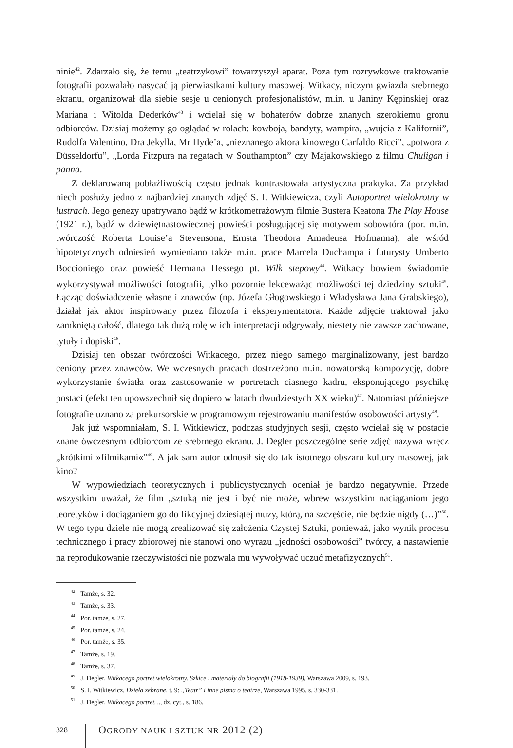ninie<sup>42</sup>. Zdarzało się, że temu „teatrzykowi” towarzyszył aparat. Poza tym rozrywkowe traktowanie fotografii pozwalało nasycać ją pierwiastkami kultury masowej. Witkacy, niczym gwiazda srebrnego ekranu, organizował dla siebie sesje u cenionych profesjonalistów, m.in. u Janiny Kępinskiej oraz Mariana i Witolda Dederków<sup>43</sup> i wcielał się w bohaterów dobrze znanych szerokiemu gronu odbiorców. Dzisiaj możemy go oglądać w rolach: kowboja, bandyty, wampira, „wujcia z Kalifornii”, Rudolfa Valentino, Dra Jekylla, Mr Hyde’a, „nieznanego aktora kinowego Carfaldo Ricci”, „potwora z Düsseldorfu”, „Lorda Fitzpura na regatach w Southampton” czy Majakowskiego z filmu Chuligan i panna.
Z deklarowaną pobłażliwością często jednak kontrastowała artystyczna praktyka. Za przykład niech posłuży jedno z najbardziej znanych zdjęć S. I. Witkiewicza, czyli Autoportret wielokrotny w lustrach. Jego genezy upatrywano bądź w krótkometrażowym filmie Bustera Keatona The Play House (1921 r.), bądź w dziewiętnastowiecznej powieści posługującej się motywem sobowtóra (por. m.in. twórczość Roberta Louise’a Stevensona, Ernsta Theodora Amadeusa Hofmanna), ale wśród hipotetycznych odniesień wymieniano także m.in. prace Marcela Duchampa i futurysty Umberto Boccioniego oraz powieść Hermana Hessego pt. Wilk stepowy<sup>44</sup>. Witkacy bowiem świadomie wykorzystywał możliwości fotografii, tylko pozornie lekceważąc możliwości tej dziedziny sztuki<sup>45</sup>. Łącząc doświadczenie własne i znawców (np. Józefa Głogowskiego i Władysława Jana Grabskiego), działał jak aktor inspirowany przez filozofa i eksperymentatora. Każde zdjęcie traktował jako zamkniętą całość, dlatego tak dużą rolę w ich interpretacji odgrywały, niestety nie zawsze zachowane, tytuły i dopiski<sup>46</sup>.
Dzisiaj ten obszar twórczości Witkacego, przez niego samego marginalizowany, jest bardzo ceniony przez znawców. We wczesnych pracach dostrzeżono m.in. nowatorską kompozycję, dobre wykorzystanie światła oraz zastosowanie w portretach ciasnego kadru, eksponującego psychikę postaci (efekt ten upowszechnił się dopiero w latach dwudziestych XX wieku)<sup>47</sup>. Natomiast późniejsze fotografie uznano za prekursorskie w programowym rejestrowaniu manifestów osobowości artysty<sup>48</sup>.
Jak już wspomniałam, S. I. Witkiewicz, podczas studyjnych sesji, często wcielał się w postacie znane ówczesnym odbiorcom ze srebrnego ekranu. J. Degler poszczególne serie zdjęć nazywa wręcz „krótkimi »filmikami«”<sup>49</sup>. A jak sam autor odnosił się do tak istotnego obszaru kultury masowej, jak kino?
W wypowiedziach teoretycznych i publicystycznych oceniał je bardzo negatywnie. Przede wszystkim uważał, że film „sztuką nie jest i być nie może, wbrew wszystkim naciąganiom jego teoretyków i dociąganiem go do fikcyjnej dziesiątej muzy, którą, na szczęście, nie będzie nigdy (…)”<sup>50</sup>. W tego typu dziele nie mogą zrealizować się założenia Czystej Sztuki, ponieważ, jako wynik procesu technicznego i pracy zbiorowej nie stanowi ono wyrazu „jedności osobowości” twórcy, a nastawienie na reprodukowanie rzeczywistości nie pozwala mu wywoływać uczuć metafizycznych<sup>51</sup>.
<sup>42</sup> Tamże, s. 32.
<sup>43</sup> Tamże, s. 33.
<sup>44</sup> Por. tamże, s. 27.
<sup>45</sup> Por. tamże, s. 24.
<sup>46</sup> Por. tamże, s. 35.
<sup>47</sup> Tamże, s. 19.
<sup>48</sup> Tamże, s. 37.
<sup>49</sup> J. Degler, Witkacego portret wielokrotny. Szkice i materiały do biografii (1918-1939), Warszawa 2009, s. 193.
<sup>50</sup> S. I. Witkiewicz, Dzieła zebrane, t. 9: „Teatr” i inne pisma o teatrze, Warszawa 1995, s. 330-331.
<sup>51</sup> J. Degler, Witkacego portret…, dz. cyt., s. 186.
328 OGRODY NAUK I SZTUK NR 2012 (2)